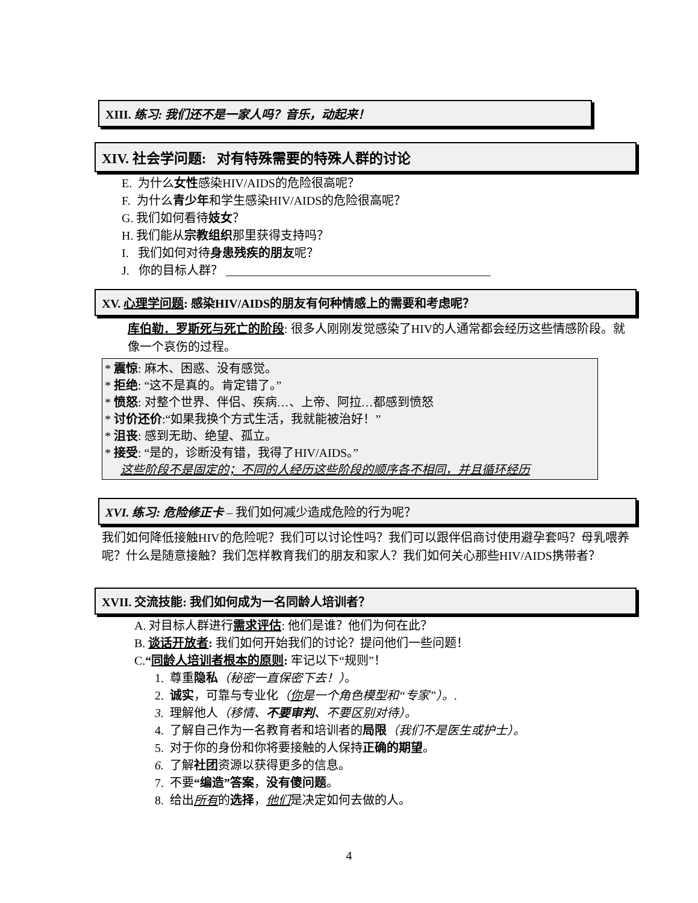XIII. 练习: 我们还不是一家人吗？音乐，动起来！
XIV. 社会学问题: 对有特殊需要的特殊人群的讨论
E. 为什么女性感染HIV/AIDS的危险很高呢？
F. 为什么青少年和学生感染HIV/AIDS的危险很高呢？
G. 我们如何看待妓女？
H. 我们能从宗教组织那里获得支持吗？
I. 我们如何对待身患残疾的朋友呢？
J. 你的目标人群？ ____________________________________________
XV. 心理学问题: 感染HIV/AIDS的朋友有何种情感上的需要和考虑呢？
库伯勒．罗斯死与死亡的阶段: 很多人刚刚发觉感染了HIV的人通常都会经历这些情感阶段。就像一个哀伤的过程。
* 震惊: 麻木、困惑、没有感觉。
* 拒绝: “这不是真的。肯定错了。”
* 愤怒: 对整个世界、伴侣、疾病…、上帝、阿拉…都感到愤怒
* 讨价还价:“如果我换个方式生活，我就能被治好！”
* 沮丧: 感到无助、绝望、孤立。
* 接受: “是的，诊断没有错，我得了HIV/AIDS。”
这些阶段不是固定的；不同的人经历这些阶段的顺序各不相同，并且循环经历
XVI. 练习: 危险修正卡 – 我们如何减少造成危险的行为呢？
我们如何降低接触HIV的危险呢？我们可以讨论性吗？我们可以跟伴侣商讨使用避孕套吗？母乳喂养呢？什么是随意接触？我们怎样教育我们的朋友和家人？我们如何关心那些HIV/AIDS携带者？
XVII. 交流技能: 我们如何成为一名同龄人培训者？
A. 对目标人群进行需求评估: 他们是谁？他们为何在此？
B. 谈话开放者: 我们如何开始我们的讨论？提问他们一些问题！
C.“同龄人培训者根本的原则: 牢记以下“规则”！
1. 尊重隐私（秘密一直保密下去！）。
2. 诚实，可靠与专业化（你是一个角色模型和“专家”）。.
3. 理解他人（移情、不要审判、不要区别对待）。
4. 了解自己作为一名教育者和培训者的局限（我们不是医生或护士）。
5. 对于你的身份和你将要接触的人保持正确的期望。
6. 了解社团资源以获得更多的信息。
7. 不要“编造”答案，没有傻问题。
8. 给出所有的选择，他们是决定如何去做的人。
4